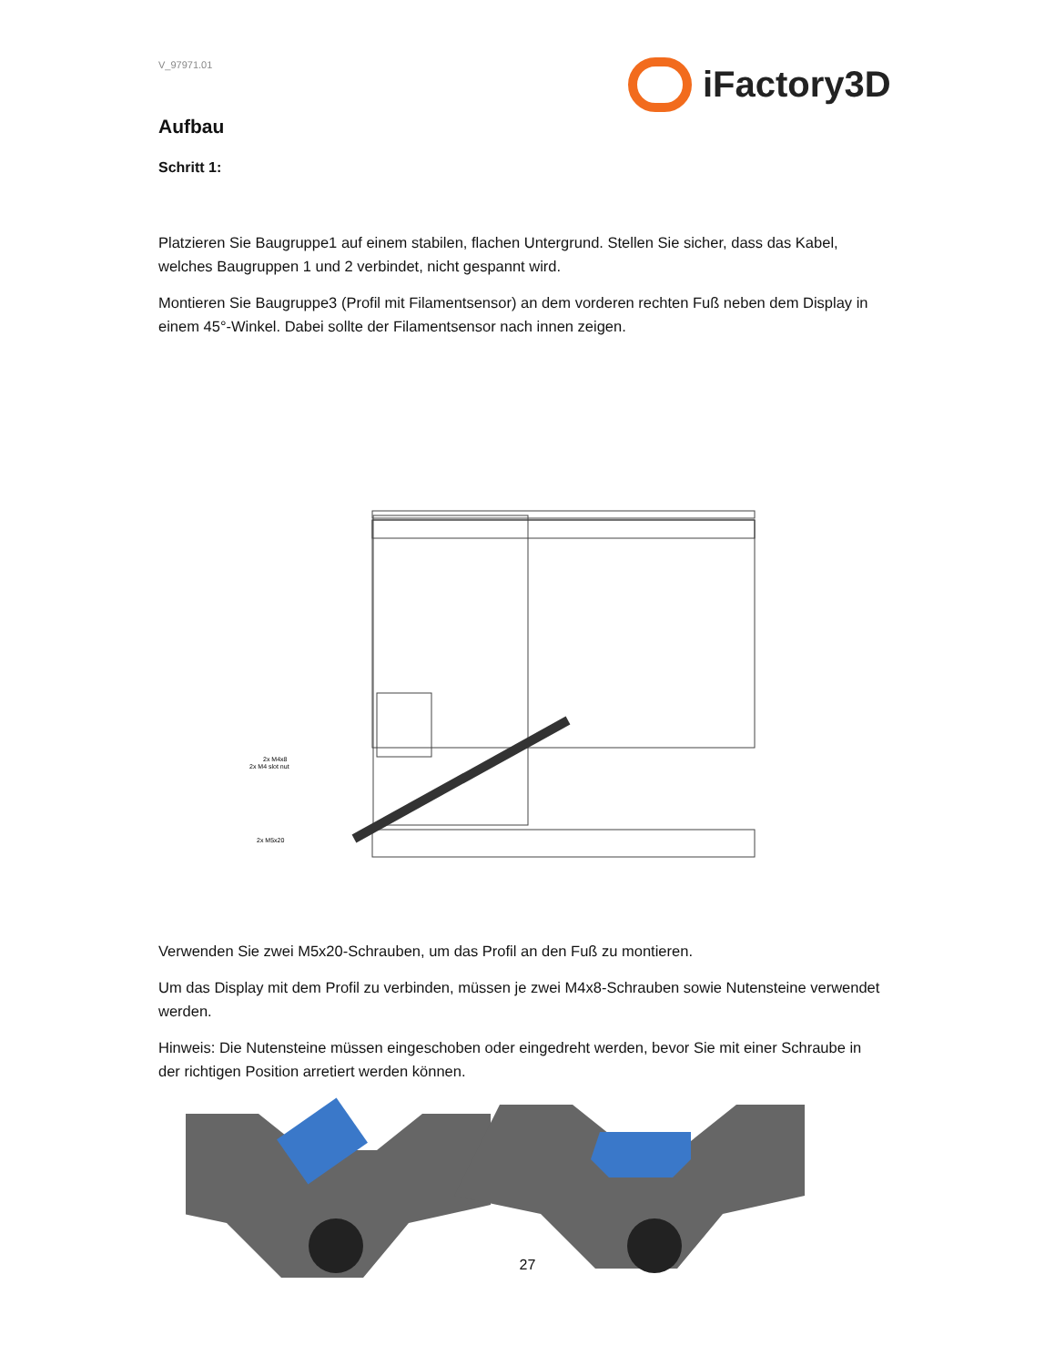iFactory3D
V_97971.01
Aufbau
Schritt 1:
Platzieren Sie Baugruppe1 auf einem stabilen, flachen Untergrund. Stellen Sie sicher, dass das Kabel, welches Baugruppen 1 und 2 verbindet, nicht gespannt wird.
Montieren Sie Baugruppe3 (Profil mit Filamentsensor) an dem vorderen rechten Fuß neben dem Display in einem 45°-Winkel. Dabei sollte der Filamentsensor nach innen zeigen.
2x M4x8
2x M4 slot nut
2x M5x20
Verwenden Sie zwei M5x20-Schrauben, um das Profil an den Fuß zu montieren.
Um das Display mit dem Profil zu verbinden, müssen je zwei M4x8-Schrauben sowie Nutensteine verwendet werden.
Hinweis: Die Nutensteine müssen eingeschoben oder eingedreht werden, bevor Sie mit einer Schraube in der richtigen Position arretiert werden können.
27